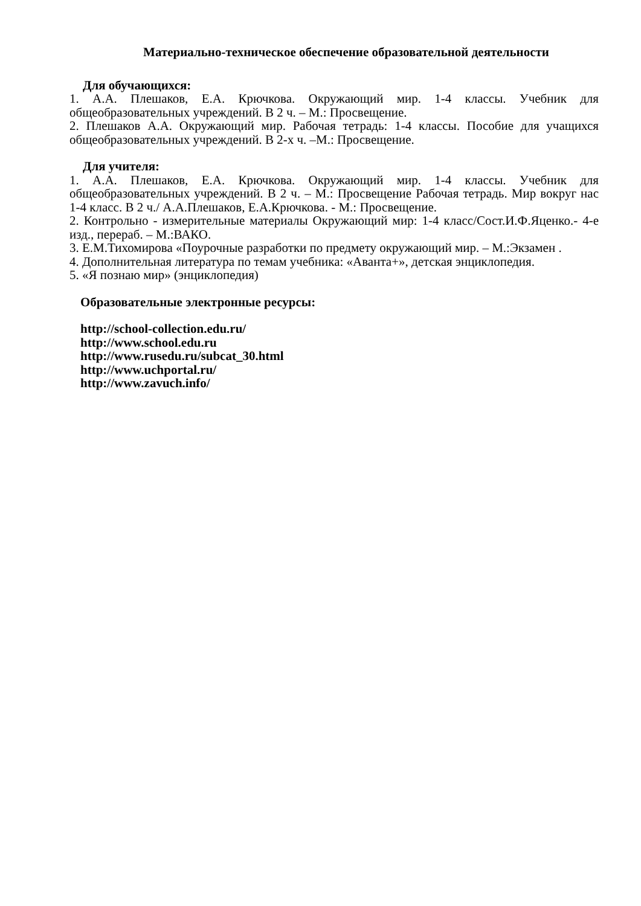Материально-техническое обеспечение образовательной деятельности
Для обучающихся:
1. А.А. Плешаков, Е.А. Крючкова. Окружающий мир. 1-4 классы. Учебник для общеобразовательных учреждений. В 2 ч. – М.: Просвещение.
2. Плешаков А.А. Окружающий мир. Рабочая тетрадь: 1-4 классы. Пособие для учащихся общеобразовательных учреждений. В 2-х ч. –М.: Просвещение.
Для учителя:
1. А.А. Плешаков, Е.А. Крючкова. Окружающий мир. 1-4 классы. Учебник для общеобразовательных учреждений. В 2 ч. – М.: Просвещение Рабочая тетрадь. Мир вокруг нас 1-4 класс. В 2 ч./ А.А.Плешаков, Е.А.Крючкова. - М.: Просвещение.
2. Контрольно - измерительные материалы Окружающий мир: 1-4 класс/Сост.И.Ф.Яценко.- 4-е изд., перераб. – М.:ВАКО.
3. Е.М.Тихомирова «Поурочные разработки по предмету окружающий мир. – М.:Экзамен .
4. Дополнительная литература по темам учебника: «Аванта+», детская энциклопедия.
5. «Я познаю мир» (энциклопедия)
Образовательные электронные ресурсы:
http://school-collection.edu.ru/
http://www.school.edu.ru
http://www.rusedu.ru/subcat_30.html
http://www.uchportal.ru/
http://www.zavuch.info/